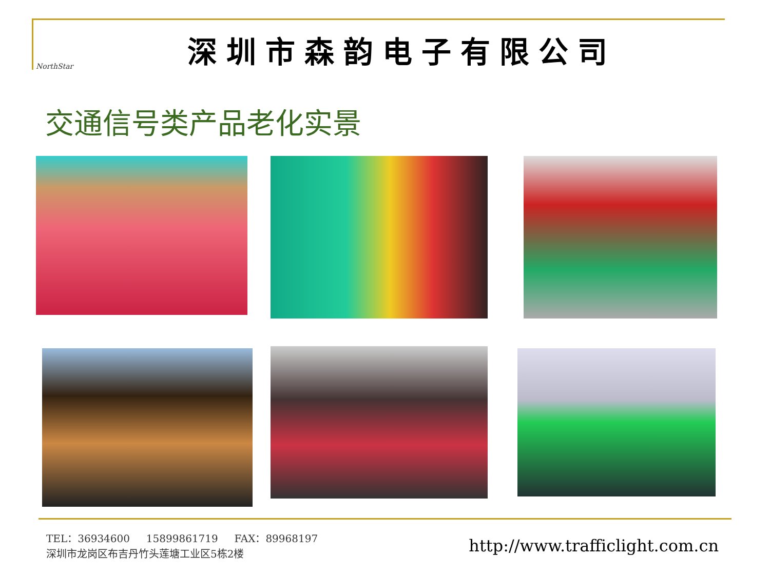NorthStar
深圳市森韵电子有限公司
交通信号类产品老化实景
TEL：36934600 15899861719 FAX：89968197
深圳市龙岗区布吉丹竹头莲塘工业区5栋2楼
http://www.trafficlight.com.cn